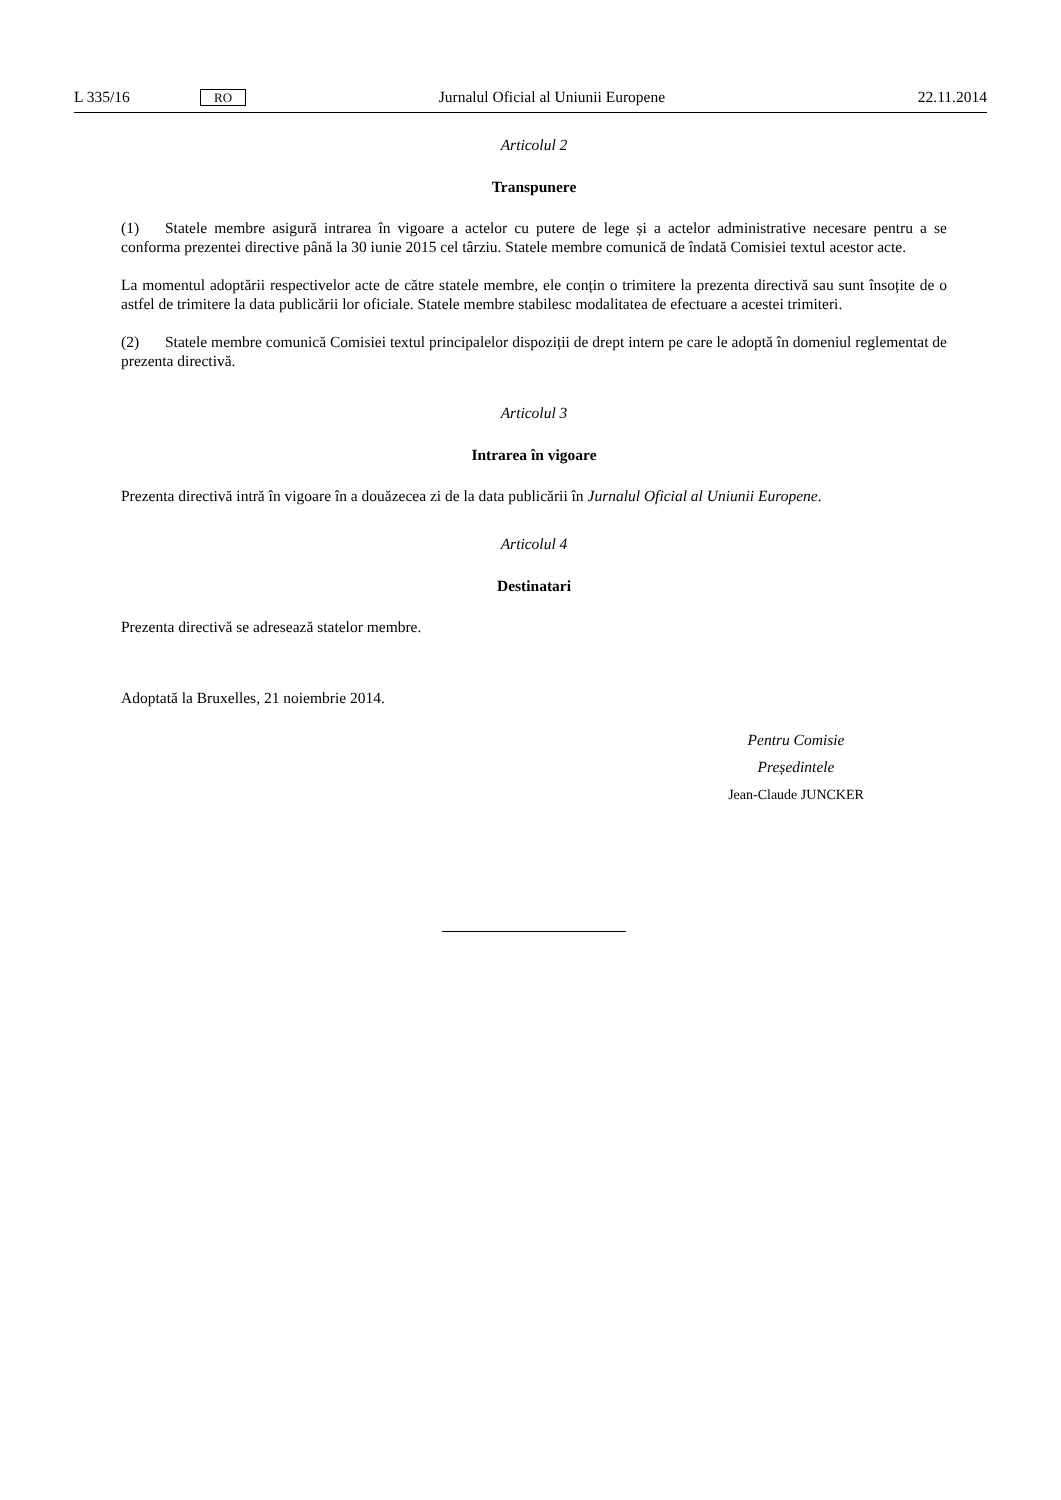L 335/16 RO Jurnalul Oficial al Uniunii Europene 22.11.2014
Articolul 2
Transpunere
(1) Statele membre asigură intrarea în vigoare a actelor cu putere de lege și a actelor administrative necesare pentru a se conforma prezentei directive până la 30 iunie 2015 cel târziu. Statele membre comunică de îndată Comisiei textul acestor acte.
La momentul adoptării respectivelor acte de către statele membre, ele conțin o trimitere la prezenta directivă sau sunt însoțite de o astfel de trimitere la data publicării lor oficiale. Statele membre stabilesc modalitatea de efectuare a acestei trimiteri.
(2) Statele membre comunică Comisiei textul principalelor dispoziții de drept intern pe care le adoptă în domeniul reglementat de prezenta directivă.
Articolul 3
Intrarea în vigoare
Prezenta directivă intră în vigoare în a douăzecea zi de la data publicării în Jurnalul Oficial al Uniunii Europene.
Articolul 4
Destinatari
Prezenta directivă se adresează statelor membre.
Adoptată la Bruxelles, 21 noiembrie 2014.
Pentru Comisie
Președintele
Jean-Claude JUNCKER